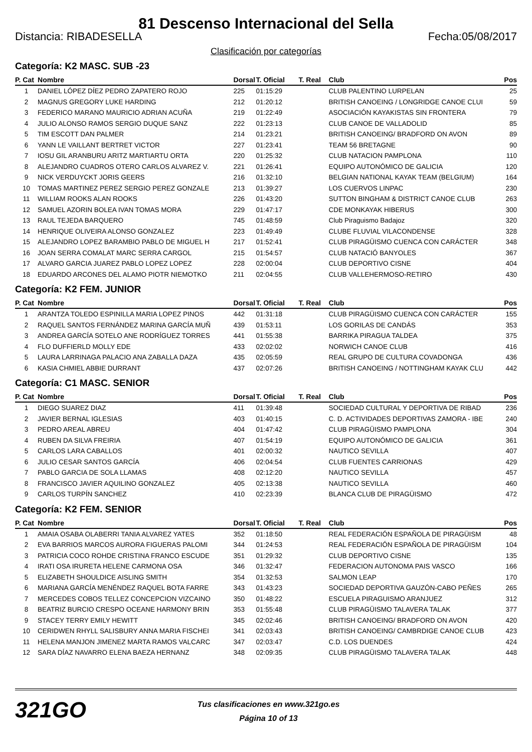81 Descenso Internacional del Sella
Distancia: RIBADESELLA Fecha:05/08/2017
Clasificación por categorías
Categoría: K2 MASC. SUB -23
| P. Cat | Nombre | Dorsal | T. Oficial | T. Real | Club | Pos |
| --- | --- | --- | --- | --- | --- | --- |
| 1 | DANIEL LÓPEZ DÍEZ PEDRO ZAPATERO ROJO | 225 | 01:15:29 | | CLUB PALENTINO LURPELAN | 25 |
| 2 | MAGNUS GREGORY LUKE HARDING | 212 | 01:20:12 | | BRITISH CANOEING / LONGRIDGE CANOE CLUI | 59 |
| 3 | FEDERICO MARANO MAURICIO ADRIAN ACUÑA | 219 | 01:22:49 | | ASOCIACIÓN KAYAKISTAS SIN FRONTERA | 79 |
| 4 | JULIO ALONSO RAMOS SERGIO DUQUE SANZ | 222 | 01:23:13 | | CLUB CANOE DE VALLADOLID | 85 |
| 5 | TIM ESCOTT DAN PALMER | 214 | 01:23:21 | | BRITISH CANOEING/ BRADFORD ON AVON | 89 |
| 6 | YANN LE VAILLANT BERTRET VICTOR | 227 | 01:23:41 | | TEAM 56 BRETAGNE | 90 |
| 7 | IOSU GIL ARANBURU ARITZ MARTIARTU ORTA | 220 | 01:25:32 | | CLUB NATACION PAMPLONA | 110 |
| 8 | ALEJANDRO CUADROS OTERO CARLOS ALVAREZ V. | 221 | 01:26:41 | | EQUIPO AUTONÓMICO DE GALICIA | 120 |
| 9 | NICK VERDUYCKT JORIS GEERS | 216 | 01:32:10 | | BELGIAN NATIONAL KAYAK TEAM (BELGIUM) | 164 |
| 10 | TOMAS MARTINEZ PEREZ SERGIO PEREZ GONZALE | 213 | 01:39:27 | | LOS CUERVOS LINPAC | 230 |
| 11 | WILLIAM ROOKS ALAN ROOKS | 226 | 01:43:20 | | SUTTON BINGHAM & DISTRICT CANOE CLUB | 263 |
| 12 | SAMUEL AZORIN BOLEA IVAN TOMAS MORA | 229 | 01:47:17 | | CDE MONKAYAK HIBERUS | 300 |
| 13 | RAUL TEJEDA BARQUERO | 745 | 01:48:59 | | Club Piraguismo Badajoz | 320 |
| 14 | HENRIQUE OLIVEIRA ALONSO GONZALEZ | 223 | 01:49:49 | | CLUBE FLUVIAL VILACONDENSE | 328 |
| 15 | ALEJANDRO LOPEZ BARAMBIO PABLO DE MIGUEL H | 217 | 01:52:41 | | CLUB PIRAGÜISMO CUENCA CON CARÁCTER | 348 |
| 16 | JOAN SERRA COMALAT MARC SERRA CARGOL | 215 | 01:54:57 | | CLUB NATACIÓ BANYOLES | 367 |
| 17 | ALVARO GARCIA JUAREZ PABLO LOPEZ LOPEZ | 228 | 02:00:04 | | CLUB DEPORTIVO CISNE | 404 |
| 18 | EDUARDO ARCONES DEL ALAMO PIOTR NIEMOTKO | 211 | 02:04:55 | | CLUB VALLEHERMOSO-RETIRO | 430 |
Categoría: K2 FEM. JUNIOR
| P. Cat | Nombre | Dorsal | T. Oficial | T. Real | Club | Pos |
| --- | --- | --- | --- | --- | --- | --- |
| 1 | ARANTZA TOLEDO ESPINILLA MARIA LOPEZ PINOS | 442 | 01:31:18 | | CLUB PIRAGÜISMO CUENCA CON CARÁCTER | 155 |
| 2 | RAQUEL SANTOS FERNÁNDEZ MARINA GARCÍA MUÑ | 439 | 01:53:11 | | LOS GORILAS DE CANDÁS | 353 |
| 3 | ANDREA GARCÍA SOTELO ANE RODRÍGUEZ TORRES | 441 | 01:55:38 | | BARRIKA PIRAGUA TALDEA | 375 |
| 4 | FLO DUFFIERLD MOLLY EDE | 433 | 02:02:02 | | NORWICH CANOE CLUB | 416 |
| 5 | LAURA LARRINAGA PALACIO ANA ZABALLA DAZA | 435 | 02:05:59 | | REAL GRUPO DE CULTURA COVADONGA | 436 |
| 6 | KASIA CHMIEL ABBIE DURRANT | 437 | 02:07:26 | | BRITISH CANOEING / NOTTINGHAM KAYAK CLU | 442 |
Categoría: C1 MASC. SENIOR
| P. Cat | Nombre | Dorsal | T. Oficial | T. Real | Club | Pos |
| --- | --- | --- | --- | --- | --- | --- |
| 1 | DIEGO SUAREZ DIAZ | 411 | 01:39:48 | | SOCIEDAD CULTURAL Y DEPORTIVA DE RIBAD | 236 |
| 2 | JAVIER BERNAL IGLESIAS | 403 | 01:40:15 | | C. D. ACTIVIDADES DEPORTIVAS ZAMORA - IBE | 240 |
| 3 | PEDRO AREAL ABREU | 404 | 01:47:42 | | CLUB PIRAGÜISMO PAMPLONA | 304 |
| 4 | RUBEN DA SILVA FREIRIA | 407 | 01:54:19 | | EQUIPO AUTONÓMICO DE GALICIA | 361 |
| 5 | CARLOS LARA CABALLOS | 401 | 02:00:32 | | NAUTICO SEVILLA | 407 |
| 6 | JULIO CESAR SANTOS GARCÍA | 406 | 02:04:54 | | CLUB FUENTES CARRIONAS | 429 |
| 7 | PABLO GARCIA DE SOLA LLAMAS | 408 | 02:12:20 | | NAUTICO SEVILLA | 457 |
| 8 | FRANCISCO JAVIER AQUILINO GONZALEZ | 405 | 02:13:38 | | NAUTICO SEVILLA | 460 |
| 9 | CARLOS TURPÍN SANCHEZ | 410 | 02:23:39 | | BLANCA CLUB DE PIRAGÜISMO | 472 |
Categoría: K2 FEM. SENIOR
| P. Cat | Nombre | Dorsal | T. Oficial | T. Real | Club | Pos |
| --- | --- | --- | --- | --- | --- | --- |
| 1 | AMAIA OSABA OLABERRI TANIA ALVAREZ YATES | 352 | 01:18:50 | | REAL FEDERACIÓN ESPAÑOLA DE PIRAGÜISM | 48 |
| 2 | EVA BARRIOS MARCOS AURORA FIGUERAS PALOMI | 344 | 01:24:53 | | REAL FEDERACIÓN ESPAÑOLA DE PIRAGÜISM | 104 |
| 3 | PATRICIA COCO ROHDE CRISTINA FRANCO ESCUDE | 351 | 01:29:32 | | CLUB DEPORTIVO CISNE | 135 |
| 4 | IRATI OSA IRURETA HELENE CARMONA OSA | 346 | 01:32:47 | | FEDERACION AUTONOMA PAIS VASCO | 166 |
| 5 | ELIZABETH SHOULDICE AISLING SMITH | 354 | 01:32:53 | | SALMON LEAP | 170 |
| 6 | MARIANA GARCÍA MENÉNDEZ RAQUEL BOTA FARRE | 343 | 01:43:23 | | SOCIEDAD DEPORTIVA GAUZÓN-CABO PEÑES | 265 |
| 7 | MERCEDES COBOS TELLEZ CONCEPCION VIZCAINO | 350 | 01:48:22 | | ESCUELA PIRAGUISMO ARANJUEZ | 312 |
| 8 | BEATRIZ BURCIO CRESPO OCEANE HARMONY BRIN | 353 | 01:55:48 | | CLUB PIRAGÜISMO TALAVERA TALAK | 377 |
| 9 | STACEY TERRY EMILY HEWITT | 345 | 02:02:46 | | BRITISH CANOEING/ BRADFORD ON AVON | 420 |
| 10 | CERIDWEN RHYLL SALISBURY ANNA MARIA FISCHEI | 341 | 02:03:43 | | BRITISH CANOEING/ CAMBRDIGE CANOE CLUB | 423 |
| 11 | HELENA MANJON JIMENEZ MARTA RAMOS VALCARC | 347 | 02:03:47 | | C.D. LOS DUENDES | 424 |
| 12 | SARA DÍAZ NAVARRO ELENA BAEZA HERNANZ | 348 | 02:09:35 | | CLUB PIRAGÜISMO TALAVERA TALAK | 448 |
321GO
Tus clasificaciones en www.321go.es
Página 10 of 13